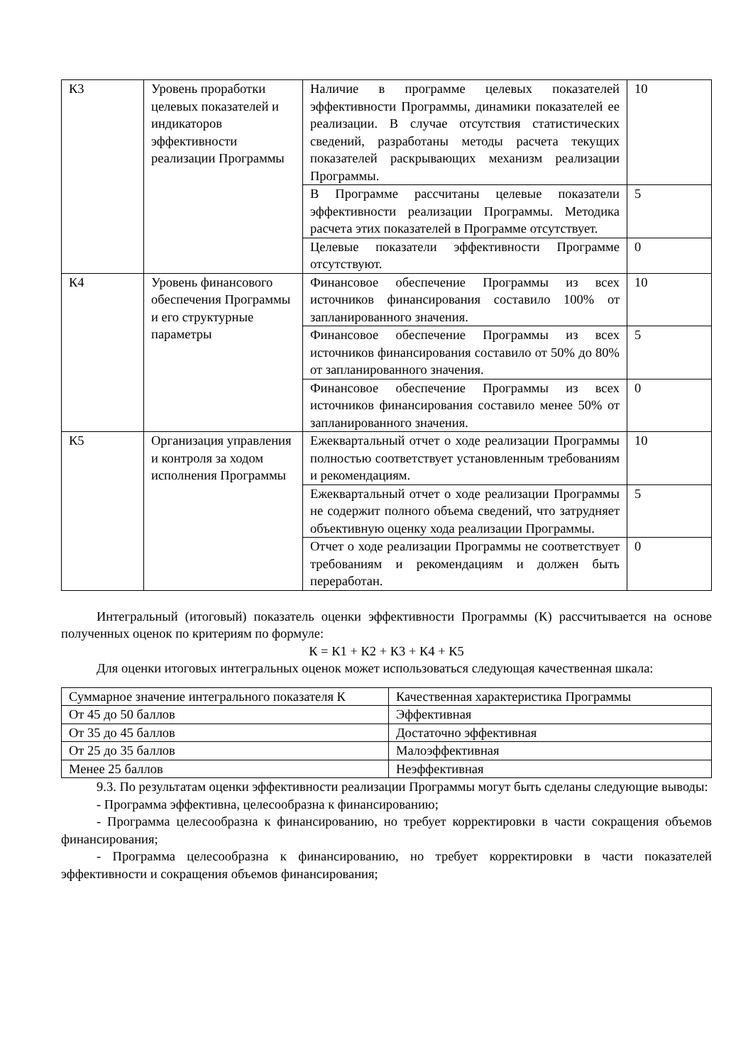| К3 | Уровень проработки целевых показателей и индикаторов эффективности реализации Программы | Наличие в программе целевых показателей эффективности Программы, динамики показателей ее реализации. В случае отсутствия статистических сведений, разработаны методы расчета текущих показателей раскрывающих механизм реализации Программы. | 10 |
| | | В Программе рассчитаны целевые показатели эффективности реализации Программы. Методика расчета этих показателей в Программе отсутствует. | 5 |
| | | Целевые показатели эффективности Программе отсутствуют. | 0 |
| К4 | Уровень финансового обеспечения Программы и его структурные параметры | Финансовое обеспечение Программы из всех источников финансирования составило 100% от запланированного значения. | 10 |
| | | Финансовое обеспечение Программы из всех источников финансирования составило от 50% до 80% от запланированного значения. | 5 |
| | | Финансовое обеспечение Программы из всех источников финансирования составило менее 50% от запланированного значения. | 0 |
| К5 | Организация управления и контроля за ходом исполнения Программы | Ежеквартальный отчет о ходе реализации Программы полностью соответствует установленным требованиям и рекомендациям. | 10 |
| | | Ежеквартальный отчет о ходе реализации Программы не содержит полного объема сведений, что затрудняет объективную оценку хода реализации Программы. | 5 |
| | | Отчет о ходе реализации Программы не соответствует требованиям и рекомендациям и должен быть переработан. | 0 |
Интегральный (итоговый) показатель оценки эффективности Программы (К) рассчитывается на основе полученных оценок по критериям по формуле:
К = К1 + К2 + К3 + К4 + К5
Для оценки итоговых интегральных оценок может использоваться следующая качественная шкала:
| Суммарное значение интегрального показателя К | Качественная характеристика Программы |
| От 45 до 50 баллов | Эффективная |
| От 35 до 45 баллов | Достаточно эффективная |
| От 25 до 35 баллов | Малоэффективная |
| Менее 25 баллов | Неэффективная |
9.3. По результатам оценки эффективности реализации Программы могут быть сделаны следующие выводы:
- Программа эффективна, целесообразна к финансированию;
- Программа целесообразна к финансированию, но требует корректировки в части сокращения объемов финансирования;
- Программа целесообразна к финансированию, но требует корректировки в части показателей эффективности и сокращения объемов финансирования;